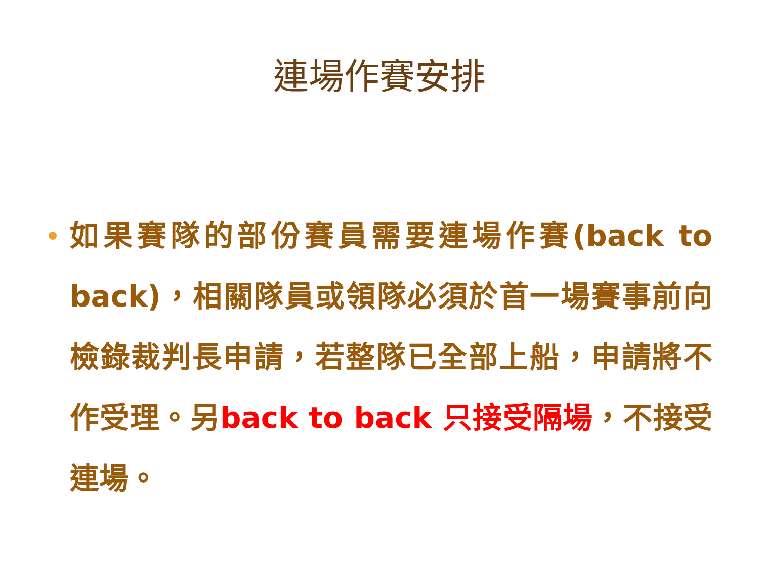連場作賽安排
如果賽隊的部份賽員需要連場作賽(back to back)，相關隊員或領隊必須於首一場賽事前向檢錄裁判長申請，若整隊已全部上船，申請將不作受理。另back to back 只接受隔場，不接受連場。